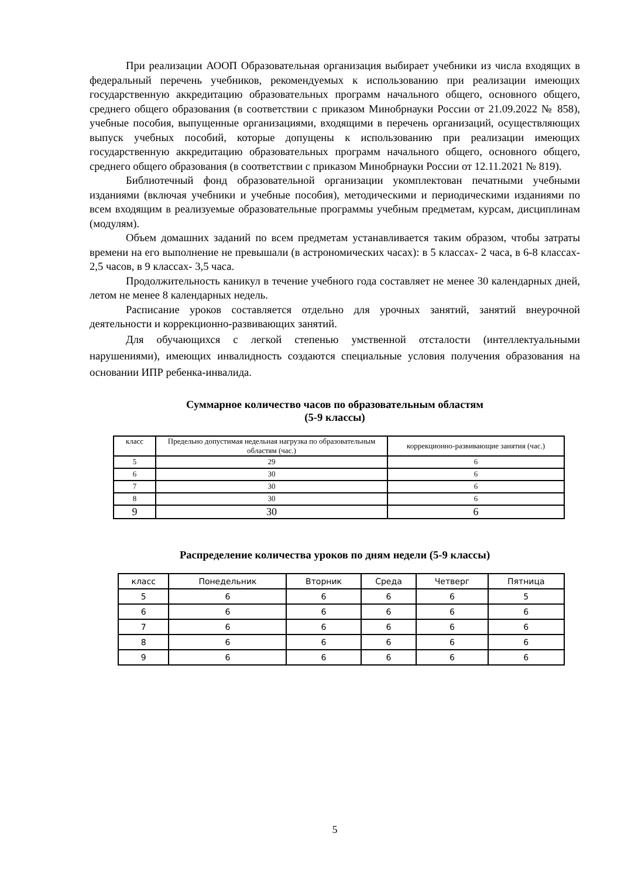При реализации АООП Образовательная организация выбирает учебники из числа входящих в федеральный перечень учебников, рекомендуемых к использованию при реализации имеющих государственную аккредитацию образовательных программ начального общего, основного общего, среднего общего образования (в соответствии с приказом Минобрнауки России от 21.09.2022 № 858), учебные пособия, выпущенные организациями, входящими в перечень организаций, осуществляющих выпуск учебных пособий, которые допущены к использованию при реализации имеющих государственную аккредитацию образовательных программ начального общего, основного общего, среднего общего образования (в соответствии с приказом Минобрнауки России от 12.11.2021 № 819).
Библиотечный фонд образовательной организации укомплектован печатными учебными изданиями (включая учебники и учебные пособия), методическими и периодическими изданиями по всем входящим в реализуемые образовательные программы учебным предметам, курсам, дисциплинам (модулям).
Объем домашних заданий по всем предметам устанавливается таким образом, чтобы затраты времени на его выполнение не превышали (в астрономических часах): в 5 классах- 2 часа, в 6-8 классах- 2,5 часов, в 9 классах- 3,5 часа.
Продолжительность каникул в течение учебного года составляет не менее 30 календарных дней, летом не менее 8 календарных недель.
Расписание уроков составляется отдельно для урочных занятий, занятий внеурочной деятельности и коррекционно-развивающих занятий.
Для обучающихся с легкой степенью умственной отсталости (интеллектуальными нарушениями), имеющих инвалидность создаются специальные условия получения образования на основании ИПР ребенка-инвалида.
Суммарное количество часов по образовательным областям
(5-9 классы)
| класс | Предельно допустимая недельная нагрузка по образовательным областям (час.) | коррекционно-развивающие занятия (час.) |
| --- | --- | --- |
| 5 | 29 | 6 |
| 6 | 30 | 6 |
| 7 | 30 | 6 |
| 8 | 30 | 6 |
| 9 | 30 | 6 |
Распределение количества уроков по дням недели (5-9 классы)
| класс | Понедельник | Вторник | Среда | Четверг | Пятница |
| --- | --- | --- | --- | --- | --- |
| 5 | 6 | 6 | 6 | 6 | 5 |
| 6 | 6 | 6 | 6 | 6 | 6 |
| 7 | 6 | 6 | 6 | 6 | 6 |
| 8 | 6 | 6 | 6 | 6 | 6 |
| 9 | 6 | 6 | 6 | 6 | 6 |
5